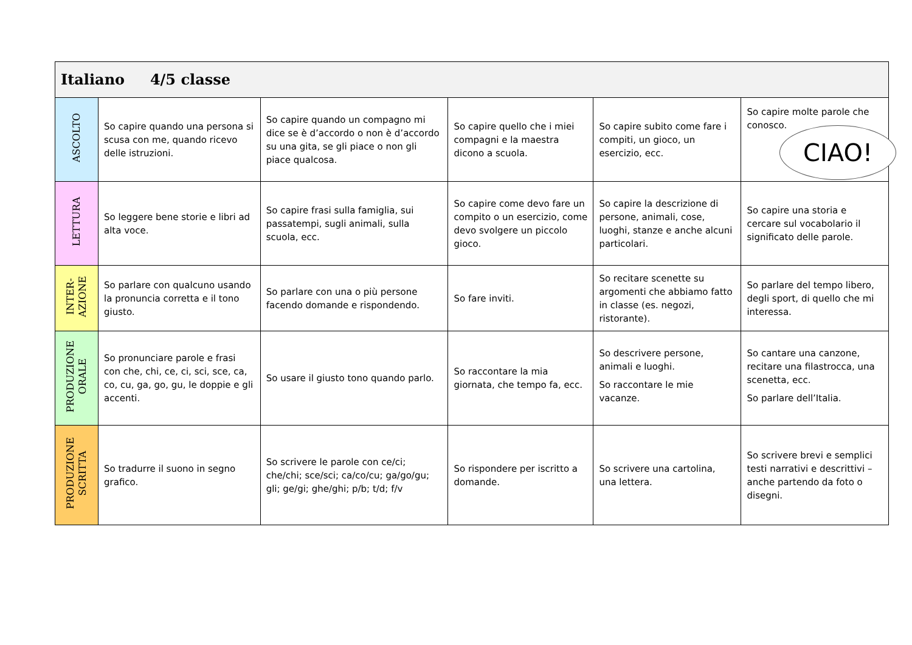| Italiano 4/5 classe | | | | | |
| --- | --- | --- | --- | --- | --- |
| ASCOLTO | So capire quando una persona si scusa con me, quando ricevo delle istruzioni. | So capire quando un compagno mi dice se è d’accordo o non è d’accordo su una gita, se gli piace o non gli piace qualcosa. | So capire quello che i miei compagni e la maestra dicono a scuola. | So capire subito come fare i compiti, un gioco, un esercizio, ecc. | So capire molte parole che conosco. |
| LETTURA | So leggere bene storie e libri ad alta voce. | So capire frasi sulla famiglia, sui passatempi, sugli animali, sulla scuola, ecc. | So capire come devo fare un compito o un esercizio, come devo svolgere un piccolo gioco. | So capire la descrizione di persone, animali, cose, luoghi, stanze e anche alcuni particolari. | So capire una storia e cercare sul vocabolario il significato delle parole. |
| INTER- AZIONE | So parlare con qualcuno usando la pronuncia corretta e il tono giusto. | So parlare con una o più persone facendo domande e rispondendo. | So fare inviti. | So recitare scenette su argomenti che abbiamo fatto in classe (es. negozi, ristorante). | So parlare del tempo libero, degli sport, di quello che mi interessa. |
| PRODUZIONE ORALE | So pronunciare parole e frasi con che, chi, ce, ci, sci, sce, ca, co, cu, ga, go, gu, le doppie e gli accenti. | So usare il giusto tono quando parlo. | So raccontare la mia giornata, che tempo fa, ecc. | So descrivere persone, animali e luoghi. So raccontare le mie vacanze. | So cantare una canzone, recitare una filastrocca, una scenetta, ecc. So parlare dell’Italia. |
| PRODUZIONE SCRITTA | So tradurre il suono in segno grafico. | So scrivere le parole con ce/ci; che/chi; sce/sci; ca/co/cu; ga/go/gu; gli; ge/gi; ghe/ghi; p/b; t/d; f/v | So rispondere per iscritto a domande. | So scrivere una cartolina, una lettera. | So scrivere brevi e semplici testi narrativi e descrittivi – anche partendo da foto o disegni. |
CIAO!